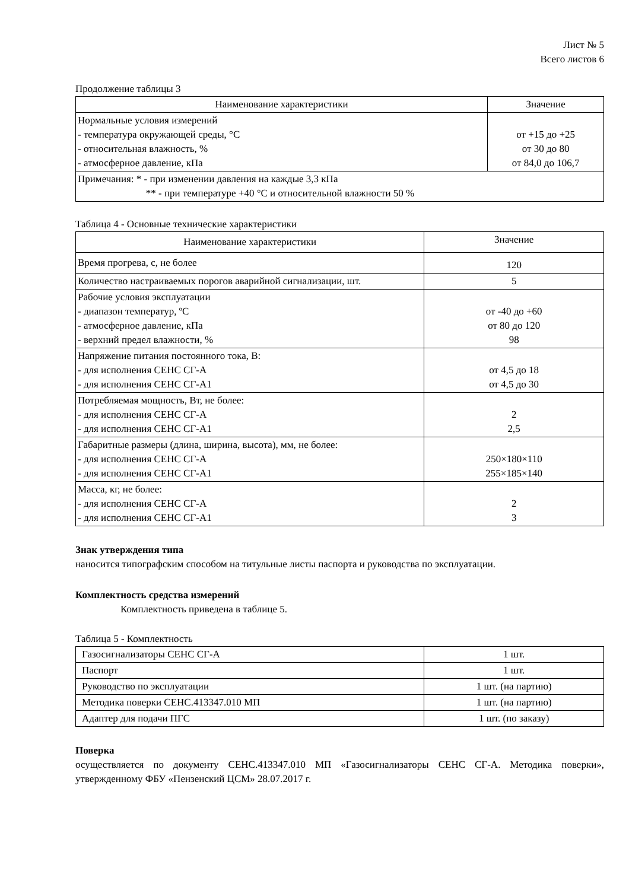Лист № 5
Всего листов 6
Продолжение таблицы 3
| Наименование характеристики | Значение |
| --- | --- |
| Нормальные условия измерений - температура окружающей среды, °C - относительная влажность, % - атмосферное давление, кПа | от +15 до +25 от 30 до 80 от 84,0 до 106,7 |
| Примечания: * - при изменении давления на каждые 3,3 кПа ** - при температуре +40 °C и относительной влажности 50 % | |
Таблица 4 - Основные технические характеристики
| Наименование характеристики | Значение |
| --- | --- |
| Время прогрева, с, не более | 120 |
| Количество настраиваемых порогов аварийной сигнализации, шт. | 5 |
| Рабочие условия эксплуатации - диапазон температур, ºC - атмосферное давление, кПа - верхний предел влажности, % | от -40 до +60 от 80 до 120 98 |
| Напряжение питания постоянного тока, В: - для исполнения СЕНС СГ-А - для исполнения СЕНС СГ-А1 | от 4,5 до 18 от 4,5 до 30 |
| Потребляемая мощность, Вт, не более: - для исполнения СЕНС СГ-А - для исполнения СЕНС СГ-А1 | 2 2,5 |
| Габаритные размеры (длина, ширина, высота), мм, не более: - для исполнения СЕНС СГ-А - для исполнения СЕНС СГ-А1 | 250×180×110 255×185×140 |
| Масса, кг, не более: - для исполнения СЕНС СГ-А - для исполнения СЕНС СГ-А1 | 2 3 |
Знак утверждения типа
наносится типографским способом на титульные листы паспорта и руководства по эксплуатации.
Комплектность средства измерений
Комплектность приведена в таблице 5.
Таблица 5 - Комплектность
| Газосигнализаторы СЕНС СГ-А | 1 шт. |
| Паспорт | 1 шт. |
| Руководство по эксплуатации | 1 шт. (на партию) |
| Методика поверки СЕНС.413347.010 МП | 1 шт. (на партию) |
| Адаптер для подачи ПГС | 1 шт. (по заказу) |
Поверка
осуществляется по документу СЕНС.413347.010 МП «Газосигнализаторы СЕНС СГ-А. Методика поверки», утвержденному ФБУ «Пензенский ЦСМ» 28.07.2017 г.